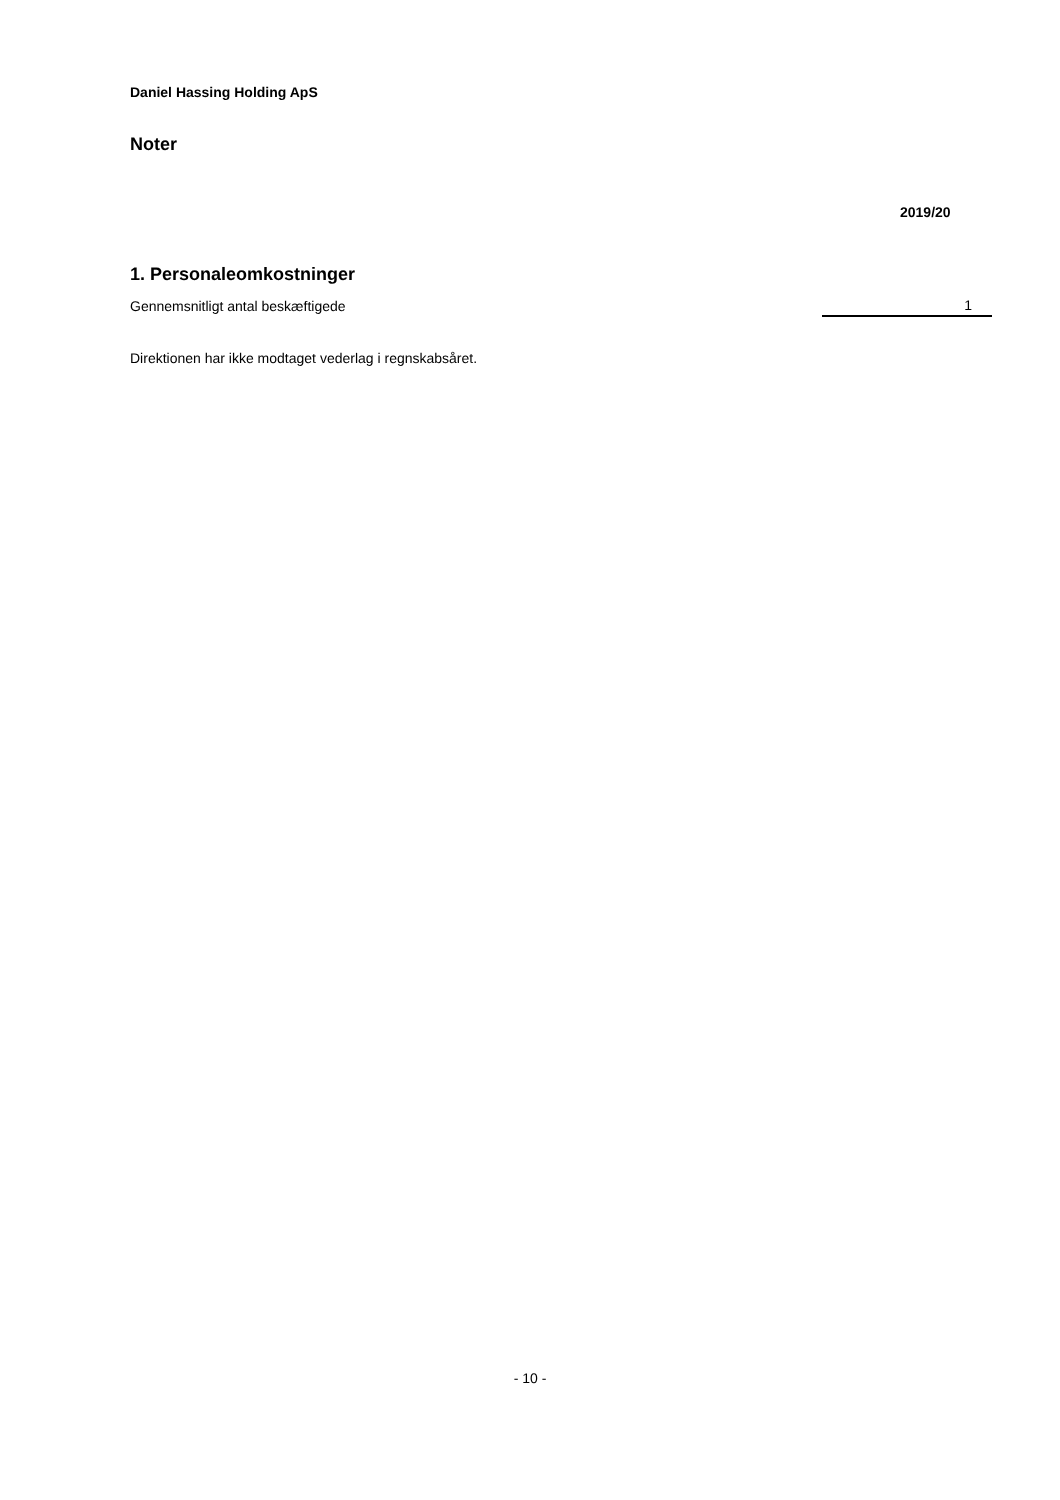Daniel Hassing Holding ApS
Noter
2019/20
1. Personaleomkostninger
| Gennemsnitligt antal beskæftigede | 1 |
Direktionen har ikke modtaget vederlag i regnskabsåret.
- 10 -